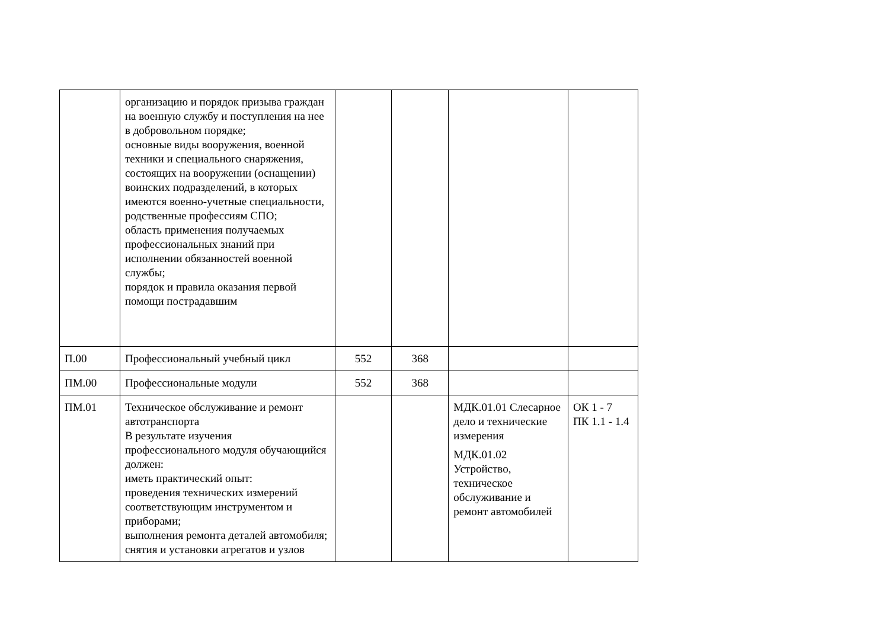| | организацию и порядок призыва граждан на военную службу и поступления на нее в добровольном порядке; основные виды вооружения, военной техники и специального снаряжения, состоящих на вооружении (оснащении) воинских подразделений, в которых имеются военно-учетные специальности, родственные профессиям СПО; область применения получаемых профессиональных знаний при исполнении обязанностей военной службы; порядок и правила оказания первой помощи пострадавшим | | | | |
| П.00 | Профессиональный учебный цикл | 552 | 368 | | |
| ПМ.00 | Профессиональные модули | 552 | 368 | | |
| ПМ.01 | Техническое обслуживание и ремонт автотранспорта В результате изучения профессионального модуля обучающийся должен: иметь практический опыт: проведения технических измерений соответствующим инструментом и приборами; выполнения ремонта деталей автомобиля; снятия и установки агрегатов и узлов | | | МДК.01.01 Слесарное дело и технические измерения МДК.01.02 Устройство, техническое обслуживание и ремонт автомобилей | ОК 1 - 7 ПК 1.1 - 1.4 |